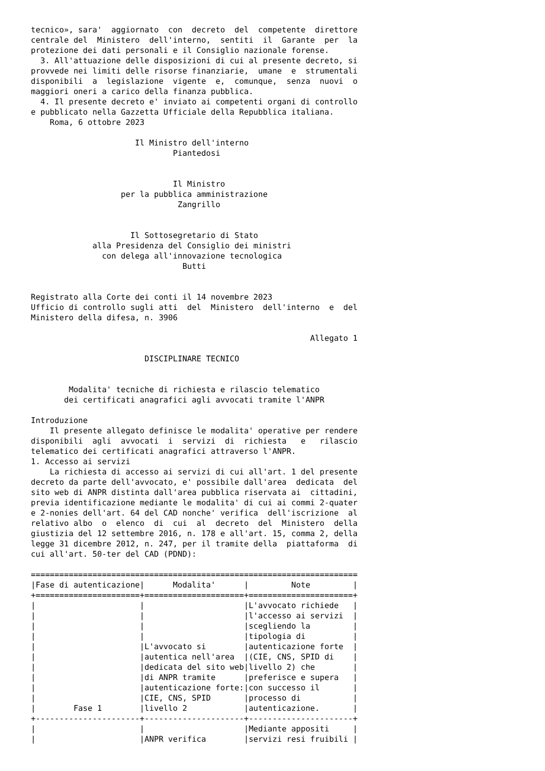tecnico», sara'  aggiornato  con  decreto  del  competente  direttore
centrale del  Ministero  dell'interno,  sentiti  il  Garante  per  la
protezione dei dati personali e il Consiglio nazionale forense.
  3. All'attuazione delle disposizioni di cui al presente decreto, si
provvede nei limiti delle risorse finanziarie,  umane  e  strumentali
disponibili  a  legislazione  vigente  e,  comunque,  senza  nuovi  o
maggiori oneri a carico della finanza pubblica.
  4. Il presente decreto e' inviato ai competenti organi di controllo
e pubblicato nella Gazzetta Ufficiale della Repubblica italiana.
    Roma, 6 ottobre 2023

                      Il Ministro dell'interno
                              Piantedosi


                              Il Ministro
                   per la pubblica amministrazione
                               Zangrillo


                     Il Sottosegretario di Stato
             alla Presidenza del Consiglio dei ministri
               con delega all'innovazione tecnologica
                                Butti


Registrato alla Corte dei conti il 14 novembre 2023
Ufficio di controllo sugli atti  del  Ministero  dell'interno  e  del
Ministero della difesa, n. 3906

                                                           Allegato 1

                        DISCIPLINARE TECNICO


        Modalita' tecniche di richiesta e rilascio telematico
       dei certificati anagrafici agli avvocati tramite l'ANPR

Introduzione
    Il presente allegato definisce le modalita' operative per rendere
disponibili  agli  avvocati  i  servizi  di  richiesta   e   rilascio
telematico dei certificati anagrafici attraverso l'ANPR.
1. Accesso ai servizi
    La richiesta di accesso ai servizi di cui all'art. 1 del presente
decreto da parte dell'avvocato, e' possibile dall'area  dedicata  del
sito web di ANPR distinta dall'area pubblica riservata ai  cittadini,
previa identificazione mediante le modalita' di cui ai commi 2-quater
e 2-nonies dell'art. 64 del CAD nonche' verifica  dell'iscrizione  al
relativo albo  o  elenco  di  cui  al  decreto  del  Ministero  della
giustizia del 12 settembre 2016, n. 178 e all'art. 15, comma 2, della
legge 31 dicembre 2012, n. 247, per il tramite della  piattaforma  di
cui all'art. 50-ter del CAD (PDND):

=====================================================================
|Fase di autenticazione|      Modalita'      |         Note         |
+======================+=====================+======================+
|                      |                     |L'avvocato richiede   |
|                      |                     |l'accesso ai servizi  |
|                      |                     |scegliendo la         |
|                      |                     |tipologia di          |
|                      |L'avvocato si        |autenticazione forte  |
|                      |autentica nell'area  |(CIE, CNS, SPID di    |
|                      |dedicata del sito web|livello 2) che        |
|                      |di ANPR tramite      |preferisce e supera   |
|                      |autenticazione forte:|con successo il       |
|                      |CIE, CNS, SPID       |processo di           |
|        Fase 1        |livello 2            |autenticazione.       |
+----------------------+---------------------+----------------------+
|                      |                     |Mediante appositi     |
|                      |ANPR verifica        |servizi resi fruibili |